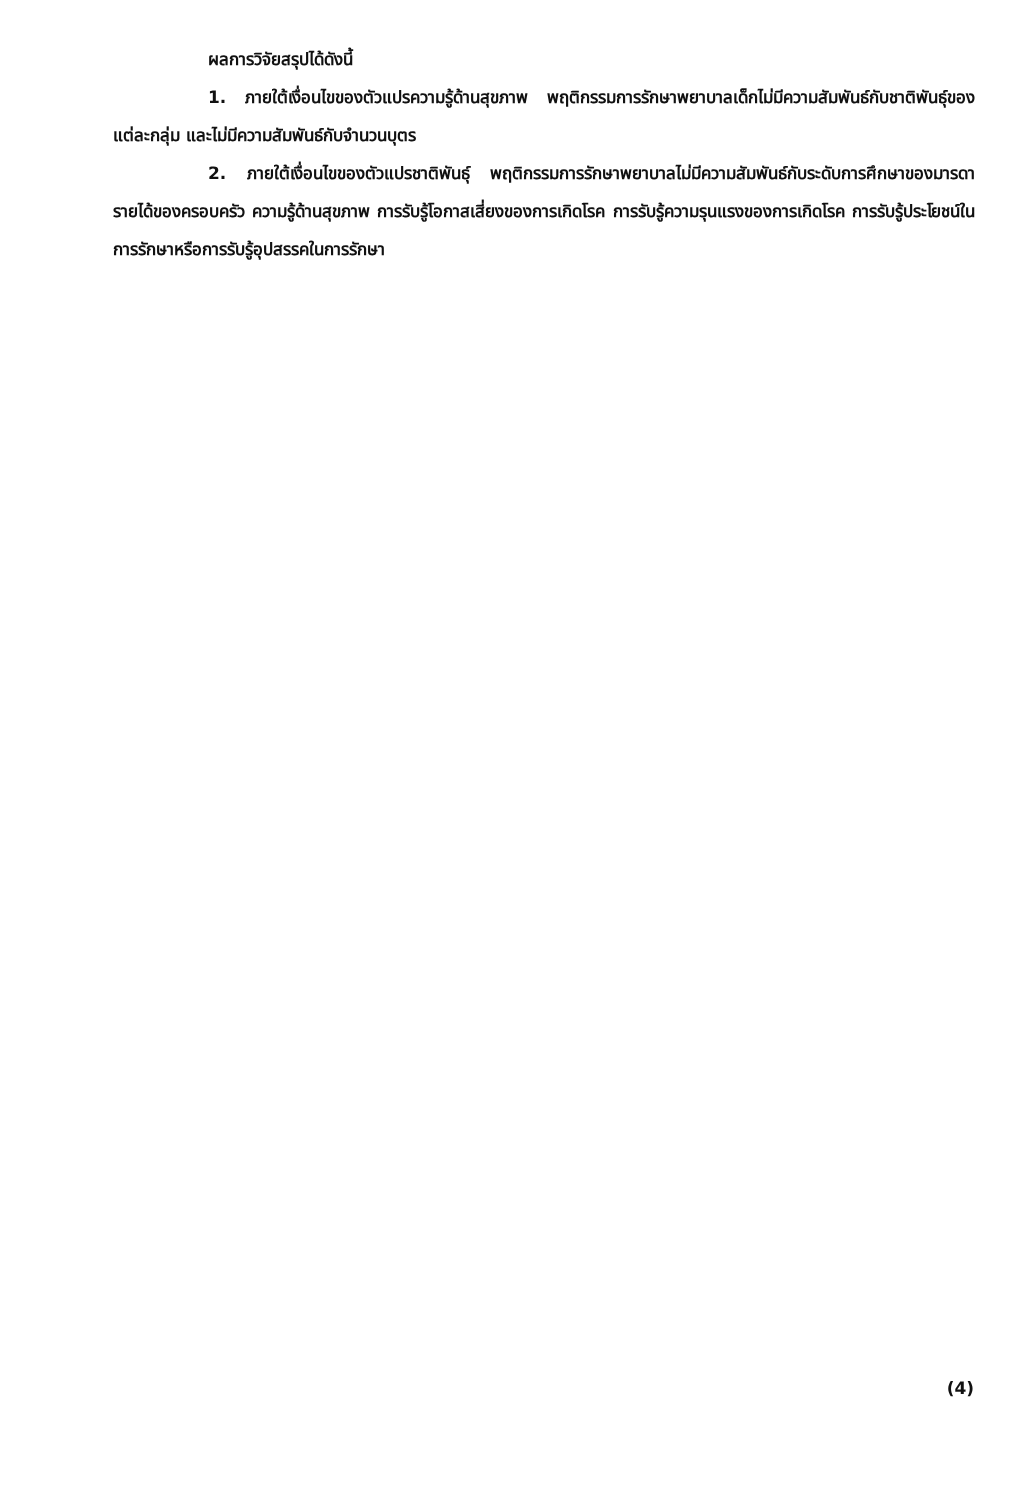ผลการวิจัยสรุปได้ดังนี้
1. ภายใต้เงื่อนไขของตัวแปรความรู้ด้านสุขภาพ พฤติกรรมการรักษาพยาบาลเด็กไม่มีความสัมพันธ์กับชาติพันธุ์ของแต่ละกลุ่ม และไม่มีความสัมพันธ์กับจำนวนบุตร
2. ภายใต้เงื่อนไขของตัวแปรชาติพันธุ์ พฤติกรรมการรักษาพยาบาลไม่มีความสัมพันธ์กับระดับการศึกษาของมารดา รายได้ของครอบครัว ความรู้ด้านสุขภาพ การรับรู้โอกาสเสี่ยงของการเกิดโรค การรับรู้ความรุนแรงของการเกิดโรค การรับรู้ประโยชน์ในการรักษาหรือการรับรู้อุปสรรคในการรักษา
(4)